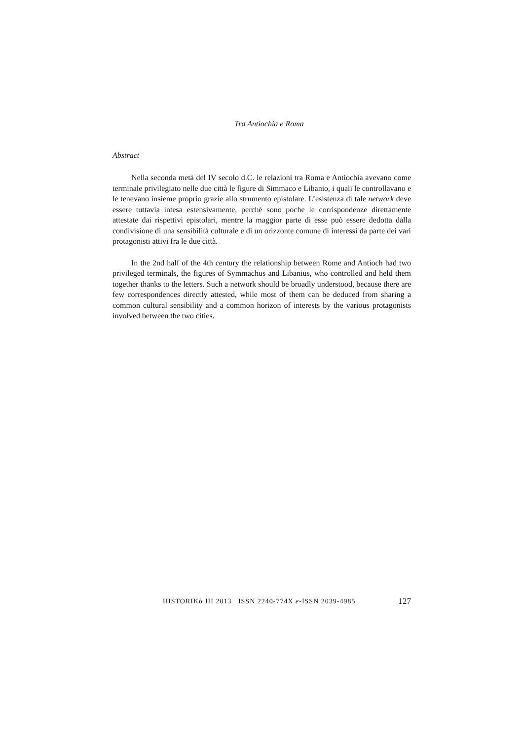Tra Antiochia e Roma
Abstract
Nella seconda metà del IV secolo d.C. le relazioni tra Roma e Antiochia avevano come terminale privilegiato nelle due città le figure di Simmaco e Libanio, i quali le controllavano e le tenevano insieme proprio grazie allo strumento epistolare. L’esistenza di tale network deve essere tuttavia intesa estensivamente, perché sono poche le corrispondenze direttamente attestate dai rispettivi epistolari, mentre la maggior parte di esse può essere dedotta dalla condivisione di una sensibilità culturale e di un orizzonte comune di interessi da parte dei vari protagonisti attivi fra le due città.
In the 2nd half of the 4th century the relationship between Rome and Antioch had two privileged terminals, the figures of Symmachus and Libanius, who controlled and held them together thanks to the letters. Such a network should be broadly understood, because there are few correspondences directly attested, while most of them can be deduced from sharing a common cultural sensibility and a common horizon of interests by the various protagonists involved between the two cities.
HISTORIKά III 2013 ISSN 2240-774X e-ISSN 2039-4985 127